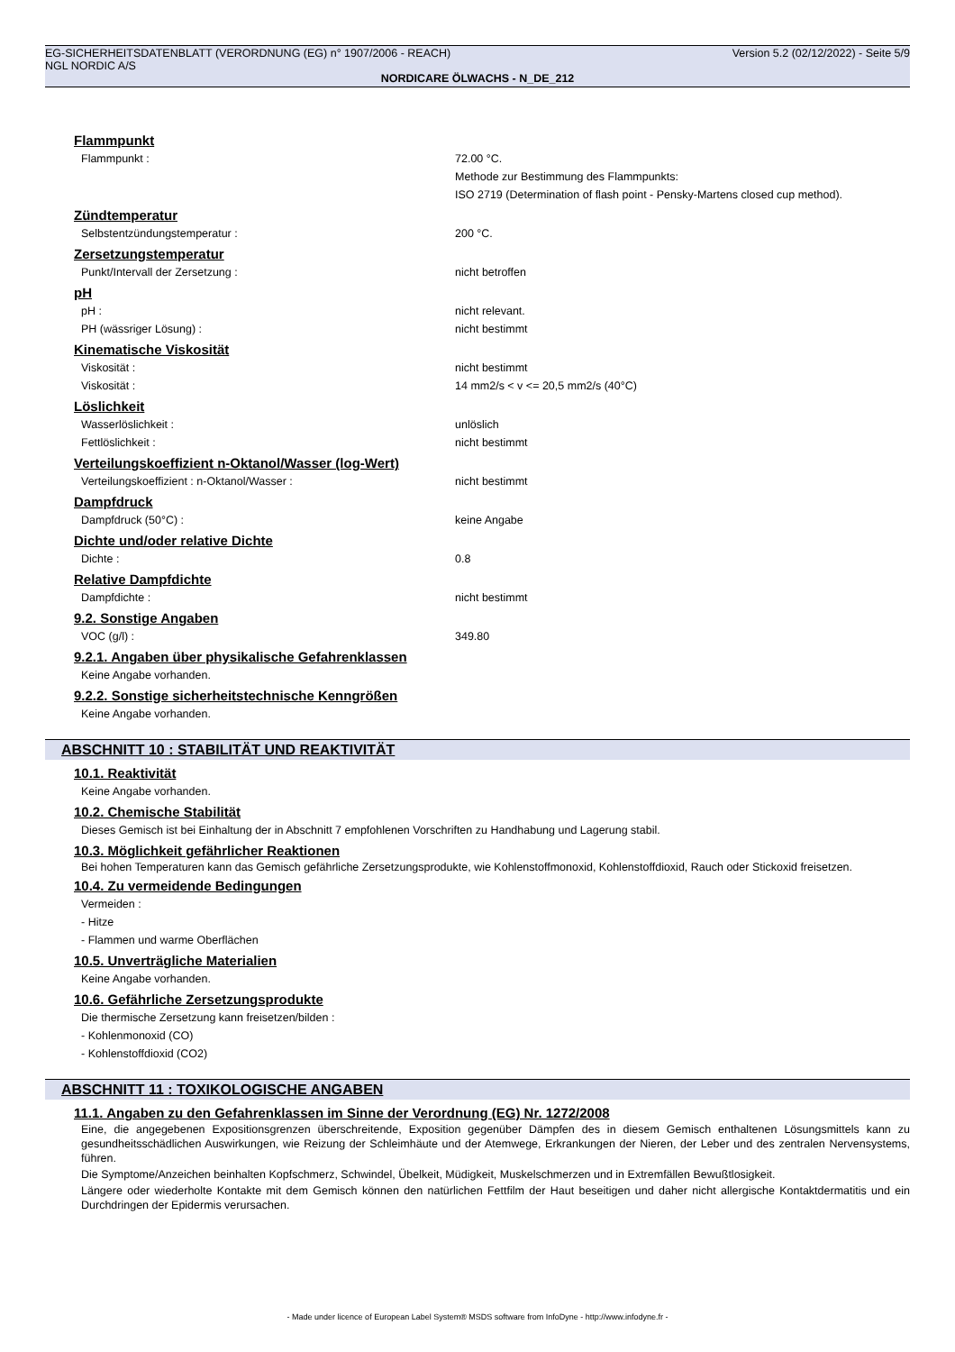EG-SICHERHEITSDATENBLATT (VERORDNUNG (EG) n° 1907/2006 - REACH) Version 5.2 (02/12/2022) - Seite 5/9
NGL NORDIC A/S
NORDICARE ÖLWACHS - N_DE_212
Flammpunkt
Flammpunkt : 72.00 °C.
Methode zur Bestimmung des Flammpunkts:
ISO 2719 (Determination of flash point - Pensky-Martens closed cup method).
Zündtemperatur
Selbstentzündungstemperatur : 200 °C.
Zersetzungstemperatur
Punkt/Intervall der Zersetzung : nicht betroffen
pH
pH : nicht relevant.
PH (wässriger Lösung) : nicht bestimmt
Kinematische Viskosität
Viskosität : nicht bestimmt
Viskosität : 14 mm2/s < v <= 20,5 mm2/s (40°C)
Löslichkeit
Wasserlöslichkeit : unlöslich
Fettlöslichkeit : nicht bestimmt
Verteilungskoeffizient n-Oktanol/Wasser (log-Wert)
Verteilungskoeffizient : n-Oktanol/Wasser : nicht bestimmt
Dampfdruck
Dampfdruck (50°C) : keine Angabe
Dichte und/oder relative Dichte
Dichte : 0.8
Relative Dampfdichte
Dampfdichte : nicht bestimmt
9.2. Sonstige Angaben
VOC (g/l) : 349.80
9.2.1. Angaben über physikalische Gefahrenklassen
Keine Angabe vorhanden.
9.2.2. Sonstige sicherheitstechnische Kenngrößen
Keine Angabe vorhanden.
ABSCHNITT 10 : STABILITÄT UND REAKTIVITÄT
10.1. Reaktivität
Keine Angabe vorhanden.
10.2. Chemische Stabilität
Dieses Gemisch ist bei Einhaltung der in Abschnitt 7 empfohlenen Vorschriften zu Handhabung und Lagerung stabil.
10.3. Möglichkeit gefährlicher Reaktionen
Bei hohen Temperaturen kann das Gemisch gefährliche Zersetzungsprodukte, wie Kohlenstoffmonoxid, Kohlenstoffdioxid, Rauch oder Stickoxid freisetzen.
10.4. Zu vermeidende Bedingungen
Vermeiden :
- Hitze
- Flammen und warme Oberflächen
10.5. Unverträgliche Materialien
Keine Angabe vorhanden.
10.6. Gefährliche Zersetzungsprodukte
Die thermische Zersetzung kann freisetzen/bilden :
- Kohlenmonoxid (CO)
- Kohlenstoffdioxid (CO2)
ABSCHNITT 11 : TOXIKOLOGISCHE ANGABEN
11.1. Angaben zu den Gefahrenklassen im Sinne der Verordnung (EG) Nr. 1272/2008
Eine, die angegebenen Expositionsgrenzen überschreitende, Exposition gegenüber Dämpfen des in diesem Gemisch enthaltenen Lösungsmittels kann zu gesundheitsschädlichen Auswirkungen, wie Reizung der Schleimhäute und der Atemwege, Erkrankungen der Nieren, der Leber und des zentralen Nervensystems, führen.
Die Symptome/Anzeichen beinhalten Kopfschmerz, Schwindel, Übelkeit, Müdigkeit, Muskelschmerzen und in Extremfällen Bewußtlosigkeit.
Längere oder wiederholte Kontakte mit dem Gemisch können den natürlichen Fettfilm der Haut beseitigen und daher nicht allergische Kontaktdermatitis und ein Durchdringen der Epidermis verursachen.
- Made under licence of European Label System® MSDS software from InfoDyne - http://www.infodyne.fr -